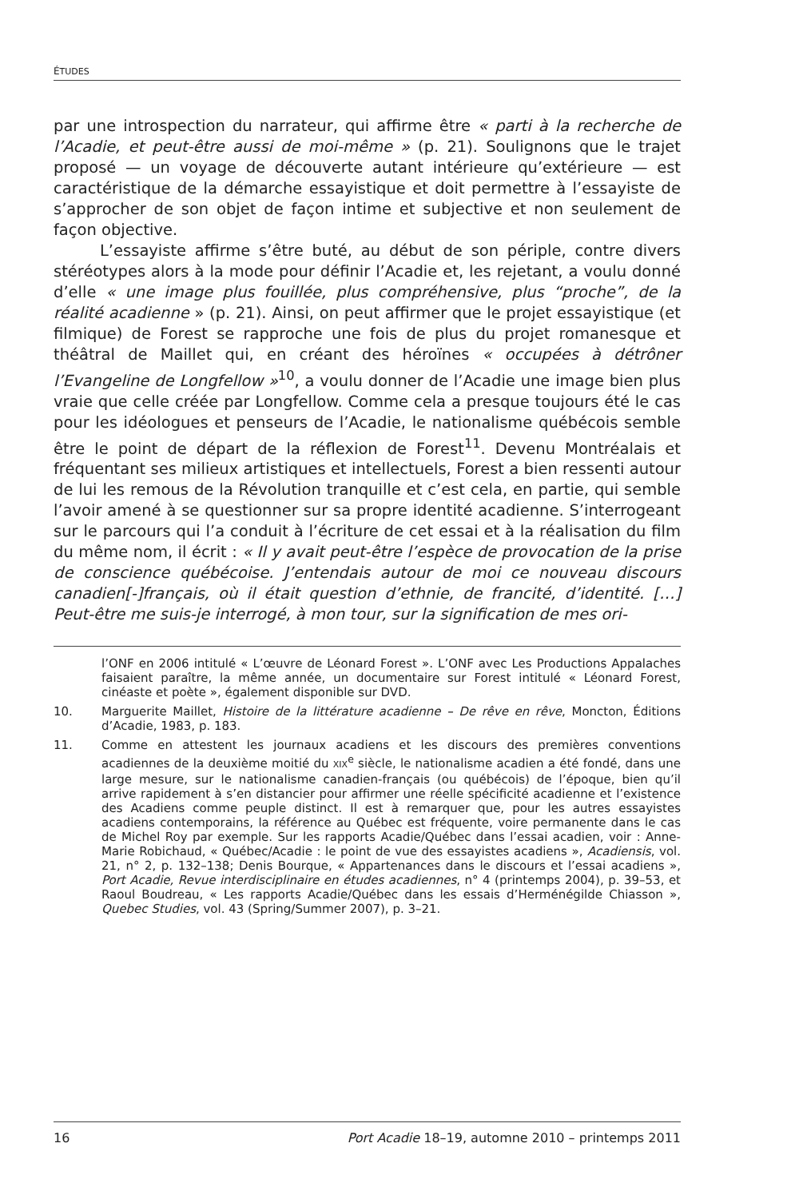ÉTUDES
par une introspection du narrateur, qui affirme être « parti à la recherche de l’Acadie, et peut-être aussi de moi-même » (p. 21). Soulignons que le trajet proposé — un voyage de découverte autant intérieure qu’extérieure — est caractéristique de la démarche essayistique et doit permettre à l’essayiste de s’approcher de son objet de façon intime et subjective et non seulement de façon objective.
L’essayiste affirme s’être buté, au début de son périple, contre divers stéréotypes alors à la mode pour définir l’Acadie et, les rejetant, a voulu donné d’elle « une image plus fouillée, plus compréhensive, plus “proche”, de la réalité acadienne » (p. 21). Ainsi, on peut affirmer que le projet essayistique (et filmique) de Forest se rapproche une fois de plus du projet romanesque et théâtral de Maillet qui, en créant des héroïnes « occupées à détrôner l’Evangeline de Longfellow »<sup>10</sup>, a voulu donner de l’Acadie une image bien plus vraie que celle créée par Longfellow. Comme cela a presque toujours été le cas pour les idéologues et penseurs de l’Acadie, le nationalisme québécois semble être le point de départ de la réflexion de Forest<sup>11</sup>. Devenu Montréalais et fréquentant ses milieux artistiques et intellectuels, Forest a bien ressenti autour de lui les remous de la Révolution tranquille et c’est cela, en partie, qui semble l’avoir amené à se questionner sur sa propre identité acadienne. S’interrogeant sur le parcours qui l’a conduit à l’écriture de cet essai et à la réalisation du film du même nom, il écrit : « Il y avait peut-être l’espèce de provocation de la prise de conscience québécoise. J’entendais autour de moi ce nouveau discours canadien[-]français, où il était question d’ethnie, de francité, d’identité. […] Peut-être me suis-je interrogé, à mon tour, sur la signification de mes ori-
l’ONF en 2006 intitulé « L’œuvre de Léonard Forest ». L’ONF avec Les Productions Appalaches faisaient paraître, la même année, un documentaire sur Forest intitulé « Léonard Forest, cinéaste et poète », également disponible sur DVD.
10. Marguerite Maillet, Histoire de la littérature acadienne – De rêve en rêve, Moncton, Éditions d’Acadie, 1983, p. 183.
11. Comme en attestent les journaux acadiens et les discours des premières conventions acadiennes de la deuxième moitié du XIX<sup>e</sup> siècle, le nationalisme acadien a été fondé, dans une large mesure, sur le nationalisme canadien-français (ou québécois) de l’époque, bien qu’il arrive rapidement à s’en distancier pour affirmer une réelle spécificité acadienne et l’existence des Acadiens comme peuple distinct. Il est à remarquer que, pour les autres essayistes acadiens contemporains, la référence au Québec est fréquente, voire permanente dans le cas de Michel Roy par exemple. Sur les rapports Acadie/Québec dans l’essai acadien, voir : Anne-Marie Robichaud, « Québec/Acadie : le point de vue des essayistes acadiens », Acadiensis, vol. 21, n° 2, p. 132–138; Denis Bourque, « Appartenances dans le discours et l’essai acadiens », Port Acadie, Revue interdisciplinaire en études acadiennes, n° 4 (printemps 2004), p. 39–53, et Raoul Boudreau, « Les rapports Acadie/Québec dans les essais d’Herménégilde Chiasson », Quebec Studies, vol. 43 (Spring/Summer 2007), p. 3–21.
16 Port Acadie 18–19, automne 2010 – printemps 2011